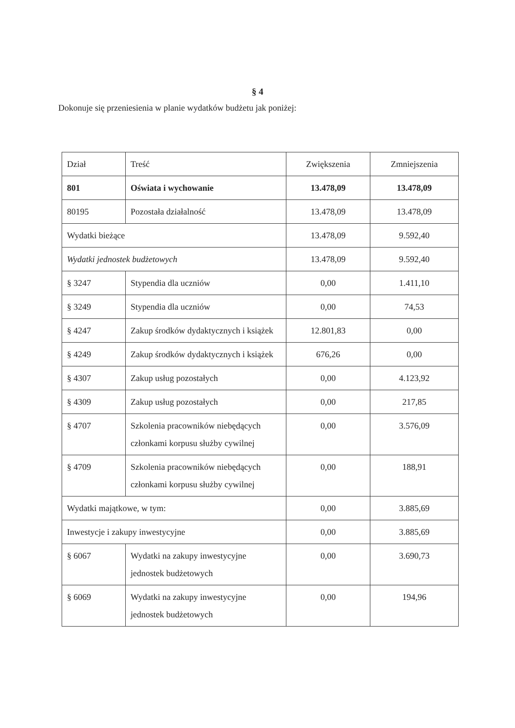§ 4
Dokonuje się przeniesienia w planie wydatków budżetu jak poniżej:
| Dział | Treść | Zwiększenia | Zmniejszenia |
| 801 | Oświata i wychowanie | 13.478,09 | 13.478,09 |
| 80195 | Pozostała działalność | 13.478,09 | 13.478,09 |
| Wydatki bieżące | | 13.478,09 | 9.592,40 |
| Wydatki jednostek budżetowych | | 13.478,09 | 9.592,40 |
| § 3247 | Stypendia dla uczniów | 0,00 | 1.411,10 |
| § 3249 | Stypendia dla uczniów | 0,00 | 74,53 |
| § 4247 | Zakup środków dydaktycznych i książek | 12.801,83 | 0,00 |
| § 4249 | Zakup środków dydaktycznych i książek | 676,26 | 0,00 |
| § 4307 | Zakup usług pozostałych | 0,00 | 4.123,92 |
| § 4309 | Zakup usług pozostałych | 0,00 | 217,85 |
| § 4707 | Szkolenia pracowników niebędących członkami korpusu służby cywilnej | 0,00 | 3.576,09 |
| § 4709 | Szkolenia pracowników niebędących członkami korpusu służby cywilnej | 0,00 | 188,91 |
| Wydatki majątkowe, w tym: | | 0,00 | 3.885,69 |
| Inwestycje i zakupy inwestycyjne | | 0,00 | 3.885,69 |
| § 6067 | Wydatki na zakupy inwestycyjne jednostek budżetowych | 0,00 | 3.690,73 |
| § 6069 | Wydatki na zakupy inwestycyjne jednostek budżetowych | 0,00 | 194,96 |